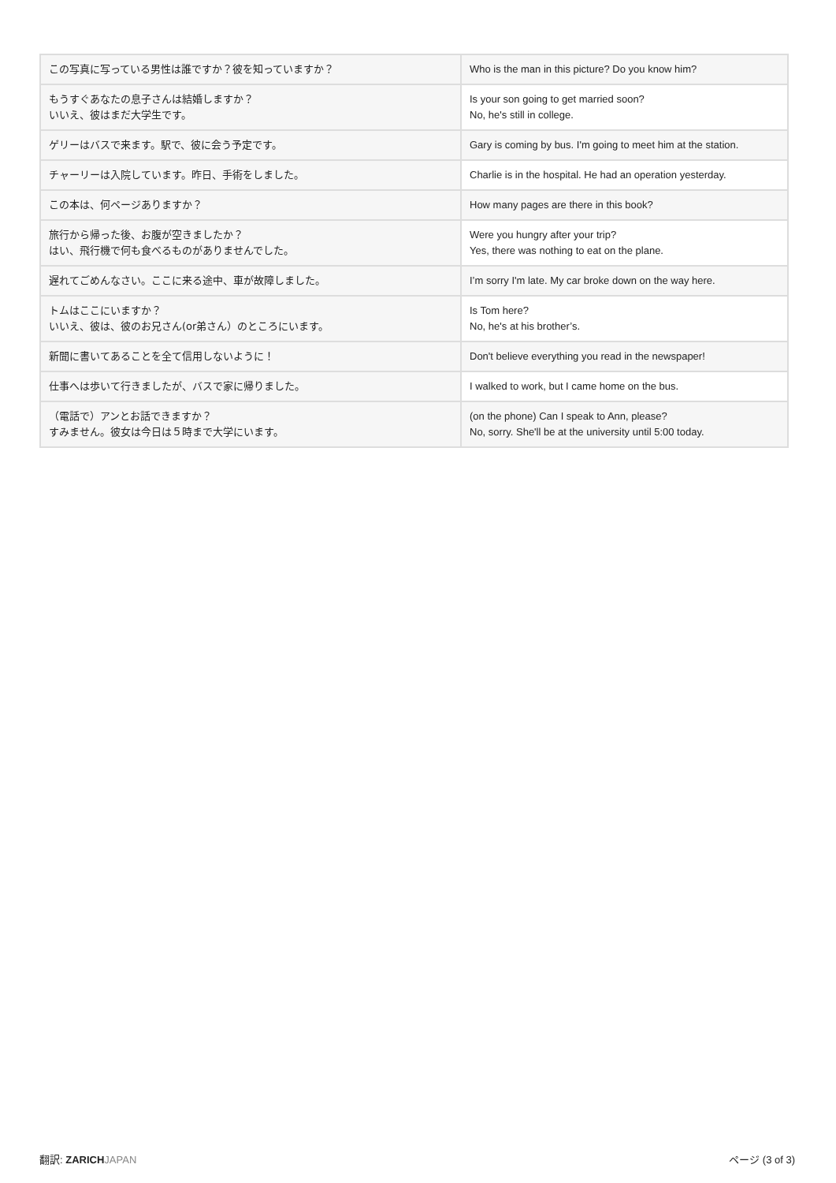| この写真に写っている男性は誰ですか？彼を知っていますか？ | Who is the man in this picture? Do you know him? |
| もうすぐあなたの息子さんは結婚しますか？ いいえ、彼はまだ大学生です。 | Is your son going to get married soon? No, he's still in college. |
| ゲリーはバスで来ます。駅で、彼に会う予定です。 | Gary is coming by bus. I'm going to meet him at the station. |
| チャーリーは入院しています。昨日、手術をしました。 | Charlie is in the hospital. He had an operation yesterday. |
| この本は、何ページありますか？ | How many pages are there in this book? |
| 旅行から帰った後、お腹が空きましたか？ はい、飛行機で何も食べるものがありませんでした。 | Were you hungry after your trip? Yes, there was nothing to eat on the plane. |
| 遅れてごめんなさい。ここに来る途中、車が故障しました。 | I’m sorry I'm late. My car broke down on the way here. |
| トムはここにいますか？ いいえ、彼は、彼のお兄さん(or弟さん）のところにいます。 | Is Tom here? No, he's at his brother’s. |
| 新聞に書いてあることを全て信用しないように！ | Don't believe everything you read in the newspaper! |
| 仕事へは歩いて行きましたが、バスで家に帰りました。 | I walked to work, but I came home on the bus. |
| （電話で）アンとお話できますか？ すみません。彼女は今日は５時まで大学にいます。 | (on the phone) Can I speak to Ann, please? No, sorry. She'll be at the university until 5:00 today. |
翻訳: ZARICH JAPAN ページ (3 of 3)